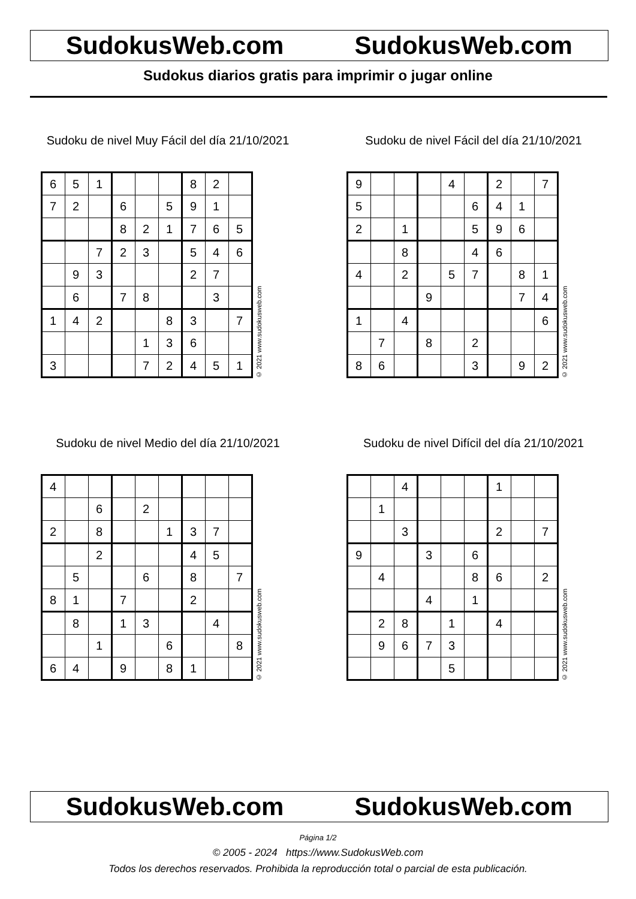SudokusWeb.com SudokusWeb.com
Sudokus diarios gratis para imprimir o jugar online
Sudoku de nivel Muy Fácil del día 21/10/2021
| 6 | 5 | 1 | | | | 8 | 2 | |
| 7 | 2 | | 6 | | 5 | 9 | 1 | |
| | | | 8 | 2 | 1 | 7 | 6 | 5 |
| | | 7 | 2 | 3 | | 5 | 4 | 6 |
| | 9 | 3 | | | | 2 | 7 | |
| | 6 | | 7 | 8 | | | 3 | |
| 1 | 4 | 2 | | | 8 | 3 | | 7 |
| | | | | 1 | 3 | 6 | | |
| 3 | | | | 7 | 2 | 4 | 5 | 1 |
© 2021 www.sudokusweb.com
Sudoku de nivel Fácil del día 21/10/2021
| 9 | | | | 4 | | 2 | | 7 |
| 5 | | | | | 6 | 4 | 1 | |
| 2 | | 1 | | | 5 | 9 | 6 | |
| | | 8 | | | 4 | 6 | | |
| 4 | | 2 | | 5 | 7 | | 8 | 1 |
| | | | 9 | | | | 7 | 4 |
| 1 | | 4 | | | | | | 6 |
| | 7 | | 8 | | 2 | | | |
| 8 | 6 | | | | 3 | | 9 | 2 |
© 2021 www.sudokusweb.com
Sudoku de nivel Medio del día 21/10/2021
| 4 | | | | | | | | |
| | | 6 | | 2 | | | | |
| 2 | | 8 | | | 1 | 3 | 7 | |
| | | 2 | | | | 4 | 5 | |
| | 5 | | | 6 | | 8 | | 7 |
| 8 | 1 | | 7 | | | 2 | | |
| | 8 | | 1 | 3 | | | 4 | |
| | | 1 | | | 6 | | | 8 |
| 6 | 4 | | 9 | | 8 | 1 | | |
© 2021 www.sudokusweb.com
Sudoku de nivel Difícil del día 21/10/2021
| | | 4 | | | | 1 | | |
| | 1 | | | | | | | |
| | | 3 | | | | 2 | | 7 |
| 9 | | | 3 | | 6 | | | |
| | 4 | | | | 8 | 6 | | 2 |
| | | | 4 | | 1 | | | |
| | 2 | 8 | | 1 | | 4 | | |
| | 9 | 6 | 7 | 3 | | | | |
| | | | | 5 | | | | |
© 2021 www.sudokusweb.com
SudokusWeb.com SudokusWeb.com
Página 1/2
© 2005 - 2024 https://www.SudokusWeb.com
Todos los derechos reservados. Prohibida la reproducción total o parcial de esta publicación.